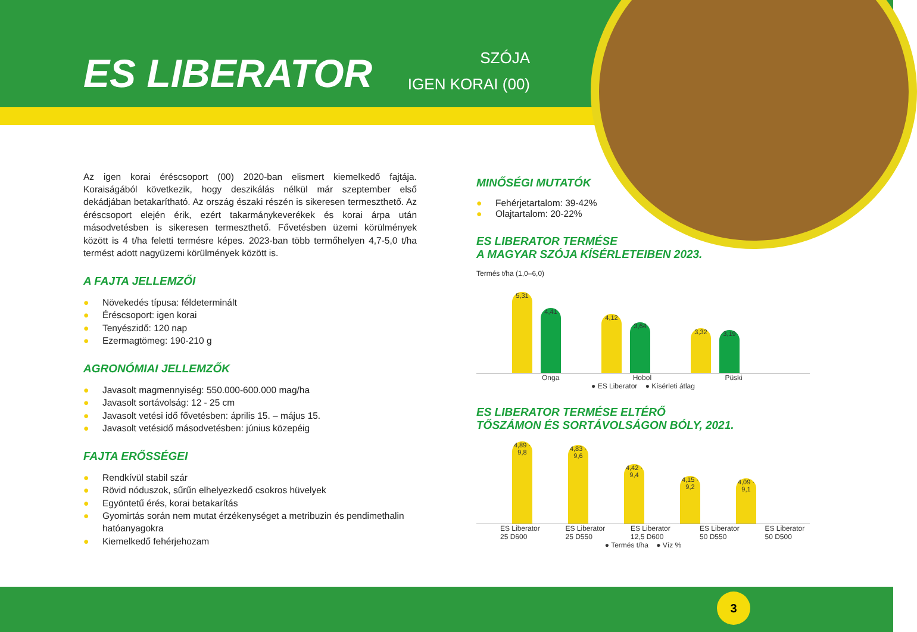ES LIBERATOR
SZÓJA
IGEN KORAI (00)
Az igen korai éréscsoport (00) 2020-ban elismert kiemelkedő fajtája. Koraiságából következik, hogy deszikálás nélkül már szeptember első dekádjában betakarítható. Az ország északi részén is sikeresen termeszthető. Az éréscsoport elején érik, ezért takarmánykeverékek és korai árpa után másodvetésben is sikeresen termeszthető. Fővetésben üzemi körülmények között is 4 t/ha feletti termésre képes. 2023-ban több termőhelyen 4,7-5,0 t/ha termést adott nagyüzemi körülmények között is.
A FAJTA JELLEMZŐI
● Növekedés típusa: féldeterminált
● Éréscsoport: igen korai
● Tenyészidő: 120 nap
● Ezermagtömeg: 190-210 g
AGRONÓMIAI JELLEMZŐK
● Javasolt magmennyiség: 550.000-600.000 mag/ha
● Javasolt sortávolság: 12 - 25 cm
● Javasolt vetési idő fővetésben: április 15. – május 15.
● Javasolt vetésidő másodvetésben: június közepéig
FAJTA ERŐSSÉGEI
● Rendkívül stabil szár
● Rövid nóduszok, sűrűn elhelyezkedő csokros hüvelyek
● Egyöntetű érés, korai betakarítás
● Gyomirtás során nem mutat érzékenységet a metribuzin és pendimethalin hatóanyagokra
● Kiemelkedő fehérjehozam
MINŐSÉGI MUTATÓK
● Fehérjetartalom: 39-42%
● Olajtartalom: 20-22%
ES LIBERATOR TERMÉSE
A MAGYAR SZÓJA KÍSÉRLETEIBEN 2023.
Termés t/ha (1,0–6,0)
5,31
4,41
4,12
3,64
3,32
3,19
Onga Hobol Püski
● ES Liberator ● Kísérleti átlag
ES LIBERATOR TERMÉSE ELTÉRŐ
TŐSZÁMON ÉS SORTÁVOLSÁGON BÓLY, 2021.
4,89 · 9,8
4,83 · 9,6
4,42 · 9,4
4,15 · 9,2
4,09 · 9,1
ES Liberator 25 D600 ES Liberator 25 D550 ES Liberator 12,5 D600 ES Liberator 50 D550 ES Liberator 50 D500
● Termés t/ha ● Víz %
3